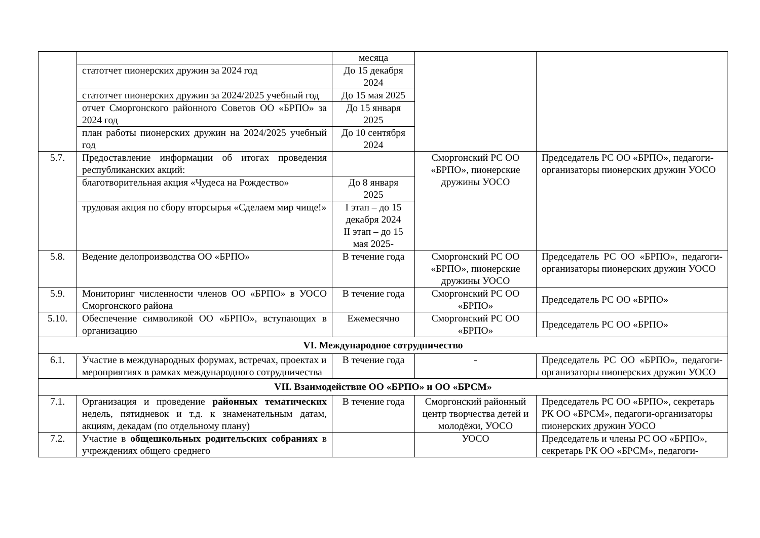| | | месяца | | |
| | статотчет пионерских дружин за 2024 год | До 15 декабря 2024 | | |
| | статотчет пионерских дружин за 2024/2025 учебный год | До 15 мая 2025 | | |
| | отчет Сморгонского районного Советов ОО «БРПО» за 2024 год | До 15 января 2025 | | |
| | план работы пионерских дружин на 2024/2025 учебный год | До 10 сентября 2024 | | |
| 5.7. | Предоставление информации об итогах проведения республиканских акций: | | Сморгонский РС ОО «БРПО», пионерские дружины УОСО | Председатель РС ОО «БРПО», педагоги-организаторы пионерских дружин УОСО |
| | благотворительная акция «Чудеса на Рождество» | До 8 января 2025 | | |
| | трудовая акция по сбору вторсырья «Сделаем мир чище!» | I этап – до 15 декабря 2024 II этап – до 15 мая 2025- | | |
| 5.8. | Ведение делопроизводства ОО «БРПО» | В течение года | Сморгонский РС ОО «БРПО», пионерские дружины УОСО | Председатель РС ОО «БРПО», педагоги-организаторы пионерских дружин УОСО |
| 5.9. | Мониторинг численности членов ОО «БРПО» в УОСО Сморгонского района | В течение года | Сморгонский РС ОО «БРПО» | Председатель РС ОО «БРПО» |
| 5.10. | Обеспечение символикой ОО «БРПО», вступающих в организацию | Ежемесячно | Сморгонский РС ОО «БРПО» | Председатель РС ОО «БРПО» |
| VI. Международное сотрудничество | | | | |
| 6.1. | Участие в международных форумах, встречах, проектах и мероприятиях в рамках международного сотрудничества | В течение года | - | Председатель РС ОО «БРПО», педагоги-организаторы пионерских дружин УОСО |
| VII. Взаимодействие ОО «БРПО» и ОО «БРСМ» | | | | |
| 7.1. | Организация и проведение районных тематических недель, пятидневок и т.д. к знаменательным датам, акциям, декадам (по отдельному плану) | В течение года | Сморгонский районный центр творчества детей и молодёжи, УОСО | Председатель РС ОО «БРПО», секретарь РК ОО «БРСМ», педагоги-организаторы пионерских дружин УОСО |
| 7.2. | Участие в общешкольных родительских собраниях в учреждениях общего среднего | | УОСО | Председатель и члены РС ОО «БРПО», секретарь РК ОО «БРСМ», педагоги- |